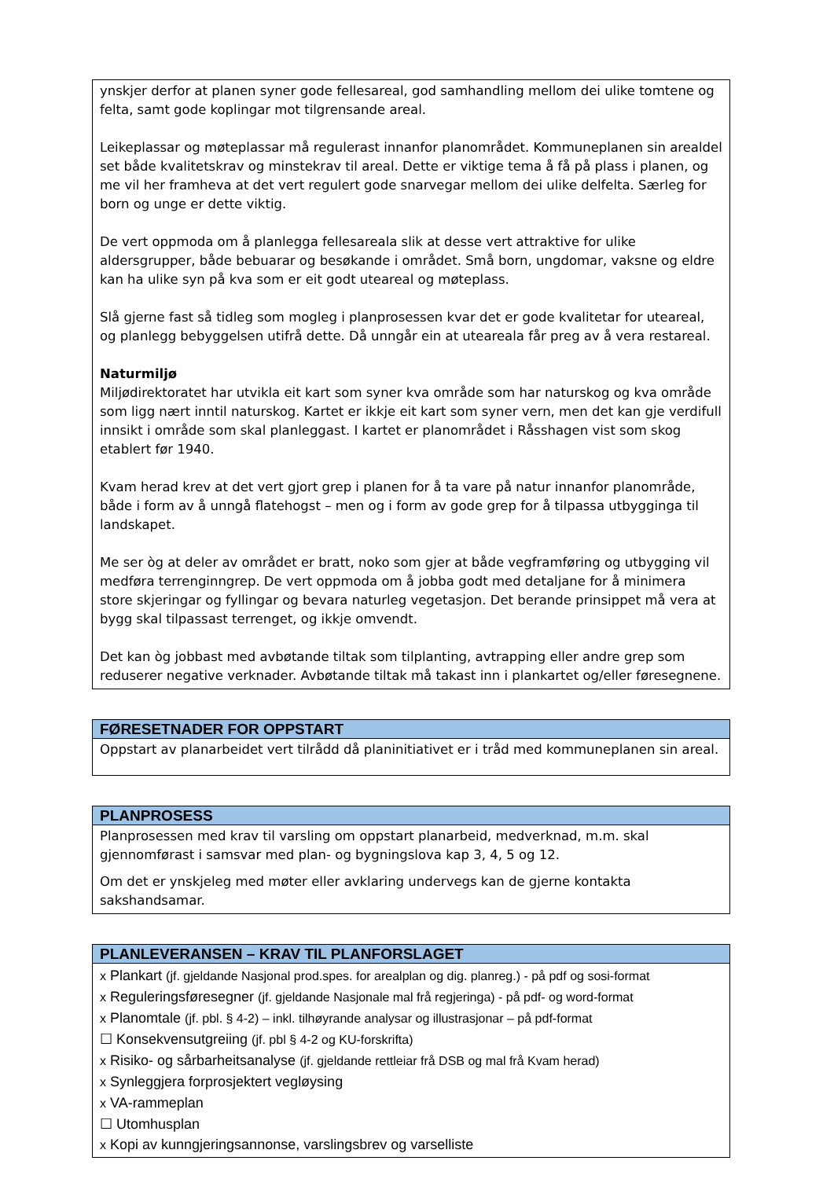ynskjer derfor at planen syner gode fellesareal, god samhandling mellom dei ulike tomtene og felta, samt gode koplingar mot tilgrensande areal.
Leikeplassar og møteplassar må regulerast innanfor planområdet. Kommuneplanen sin arealdel set både kvalitetskrav og minstekrav til areal. Dette er viktige tema å få på plass i planen, og me vil her framheva at det vert regulert gode snarvegar mellom dei ulike delfelta. Særleg for born og unge er dette viktig.
De vert oppmoda om å planlegga fellesareala slik at desse vert attraktive for ulike aldersgrupper, både bebuarar og besøkande i området. Små born, ungdomar, vaksne og eldre kan ha ulike syn på kva som er eit godt uteareal og møteplass.
Slå gjerne fast så tidleg som mogleg i planprosessen kvar det er gode kvalitetar for uteareal, og planlegg bebyggelsen utifrå dette. Då unngår ein at uteareala får preg av å vera restareal.
Naturmiljø
Miljødirektoratet har utvikla eit kart som syner kva område som har naturskog og kva område som ligg nært inntil naturskog. Kartet er ikkje eit kart som syner vern, men det kan gje verdifull innsikt i område som skal planleggast. I kartet er planområdet i Råsshagen vist som skog etablert før 1940.
Kvam herad krev at det vert gjort grep i planen for å ta vare på natur innanfor planområde, både i form av å unngå flatehogst – men og i form av gode grep for å tilpassa utbygginga til landskapet.
Me ser òg at deler av området er bratt, noko som gjer at både vegframføring og utbygging vil medføra terrenginngrep. De vert oppmoda om å jobba godt med detaljane for å minimera store skjeringar og fyllingar og bevara naturleg vegetasjon. Det berande prinsippet må vera at bygg skal tilpassast terrenget, og ikkje omvendt.
Det kan òg jobbast med avbøtande tiltak som tilplanting, avtrapping eller andre grep som reduserer negative verknader. Avbøtande tiltak må takast inn i plankartet og/eller føresegnene.
FØRESETNADER FOR OPPSTART
Oppstart av planarbeidet vert tilrådd då planinitiativet er i tråd med kommuneplanen sin areal.
PLANPROSESS
Planprosessen med krav til varsling om oppstart planarbeid, medverknad, m.m. skal gjennomførast i samsvar med plan- og bygningslova kap 3, 4, 5 og 12.
Om det er ynskjeleg med møter eller avklaring undervegs kan de gjerne kontakta sakshandsamar.
PLANLEVERANSEN – KRAV TIL PLANFORSLAGET
x Plankart (jf. gjeldande Nasjonal prod.spes. for arealplan og dig. planreg.) - på pdf og sosi-format
x Reguleringsføresegner (jf. gjeldande Nasjonale mal frå regjeringa) - på pdf- og word-format
x Planomtale (jf. pbl. § 4-2) – inkl. tilhøyrande analysar og illustrasjonar – på pdf-format
☐ Konsekvensutgreiing (jf. pbl § 4-2 og KU-forskrifta)
x Risiko- og sårbarheitsanalyse (jf. gjeldande rettleiar frå DSB og mal frå Kvam herad)
x Synleggjera forprosjektert vegløysing
x VA-rammeplan
☐ Utomhusplan
x Kopi av kunngjeringsannonse, varslingsbrev og varselliste